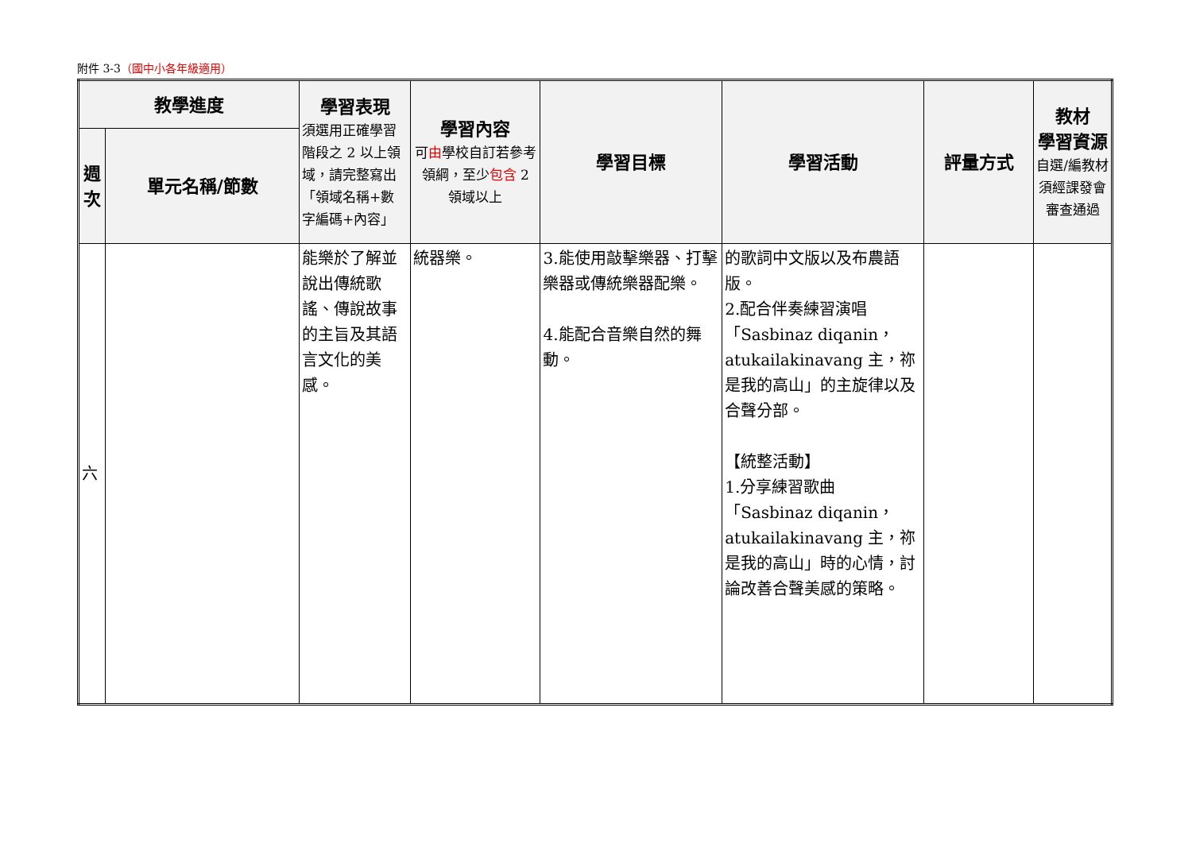附件 3-3（國中小各年級適用）
| 教學進度 | | 學習表現 須選用正確學習階段之 2 以上領域，請完整寫出「領域名稱+數字編碼+內容」 | 學習內容 可 由 學校自訂若參考領綱，至少 包含 2 領域以上 | 學習目標 | 學習活動 | 評量方式 | 教材 學習資源 自選/編教材須經課發會審查通過 |
| --- | --- | --- | --- | --- | --- | --- | --- |
| 週次 | 單元名稱/節數 | | | | | | |
| 六 | | 能樂於了解並說出傳統歌謠、傳說故事的主旨及其語言文化的美感。 | 統器樂。 | 3.能使用敲擊樂器、打擊樂器或傳統樂器配樂。 4.能配合音樂自然的舞動。 | 的歌詞中文版以及布農語版。 2.配合伴奏練習演唱「Sasbinaz diqanin，atukailakinavang 主，祢是我的高山」的主旋律以及合聲分部。 【統整活動】 1.分享練習歌曲「Sasbinaz diqanin，atukailakinavang 主，祢是我的高山」時的心情，討論改善合聲美感的策略。 | | |